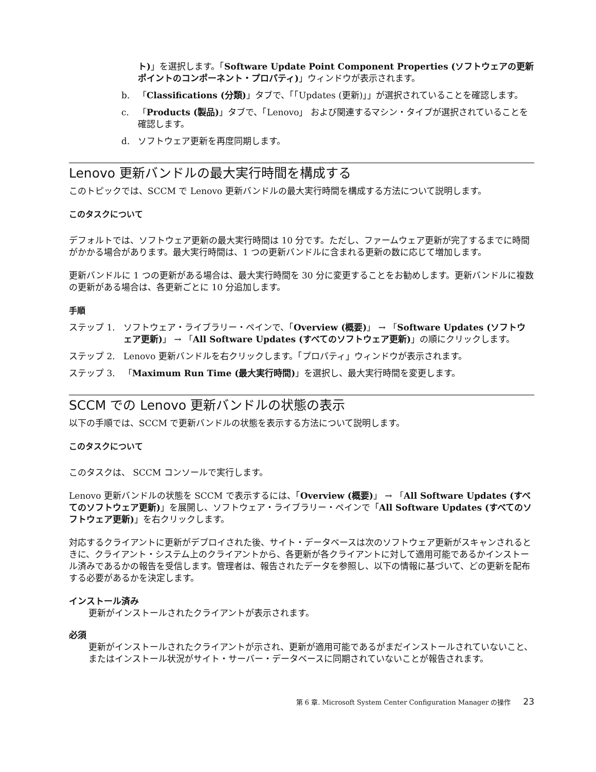ト)」を選択します。「Software Update Point Component Properties (ソフトウェアの更新ポイントのコンポーネント・プロパティ)」ウィンドウが表示されます。
b. 「Classifications (分類)」タブで、「「Updates (更新)」」が選択されていることを確認します。
c. 「Products (製品)」タブで、「Lenovo」 および関連するマシン・タイプが選択されていることを確認します。
d. ソフトウェア更新を再度同期します。
Lenovo 更新バンドルの最大実行時間を構成する
このトピックでは、SCCM で Lenovo 更新バンドルの最大実行時間を構成する方法について説明します。
このタスクについて
デフォルトでは、ソフトウェア更新の最大実行時間は 10 分です。ただし、ファームウェア更新が完了するまでに時間がかかる場合があります。最大実行時間は、1 つの更新バンドルに含まれる更新の数に応じて増加します。
更新バンドルに 1 つの更新がある場合は、最大実行時間を 30 分に変更することをお勧めします。更新バンドルに複数の更新がある場合は、各更新ごとに 10 分追加します。
手順
ステップ 1. ソフトウェア・ライブラリー・ペインで、「Overview (概要)」 → 「Software Updates (ソフトウェア更新)」 → 「All Software Updates (すべてのソフトウェア更新)」の順にクリックします。
ステップ 2. Lenovo 更新バンドルを右クリックします。「プロパティ」ウィンドウが表示されます。
ステップ 3. 「Maximum Run Time (最大実行時間)」を選択し、最大実行時間を変更します。
SCCM での Lenovo 更新バンドルの状態の表示
以下の手順では、SCCM で更新バンドルの状態を表示する方法について説明します。
このタスクについて
このタスクは、 SCCM コンソールで実行します。
Lenovo 更新バンドルの状態を SCCM で表示するには、「Overview (概要)」 → 「All Software Updates (すべてのソフトウェア更新)」を展開し、ソフトウェア・ライブラリー・ペインで「All Software Updates (すべてのソフトウェア更新)」を右クリックします。
対応するクライアントに更新がデプロイされた後、サイト・データベースは次のソフトウェア更新がスキャンされるときに、クライアント・システム上のクライアントから、各更新が各クライアントに対して適用可能であるかインストール済みであるかの報告を受信します。管理者は、報告されたデータを参照し、以下の情報に基づいて、どの更新を配布する必要があるかを決定します。
インストール済み
更新がインストールされたクライアントが表示されます。
必須
更新がインストールされたクライアントが示され、更新が適用可能であるがまだインストールされていないこと、またはインストール状況がサイト・サーバー・データベースに同期されていないことが報告されます。
第 6 章. Microsoft System Center Configuration Manager の操作 23